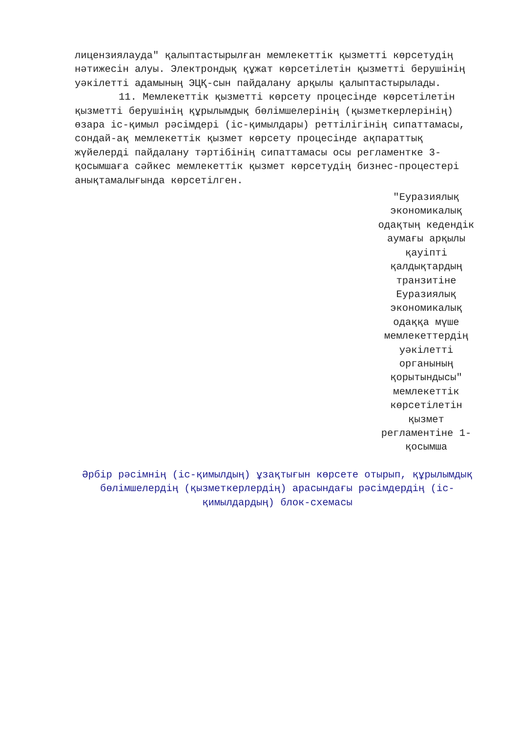лицензиялауда" қалыптастырылған мемлекеттік қызметті көрсетудің нәтижесін алуы. Электрондық құжат көрсетілетін қызметті берушінің уәкілетті адамының ЭЦҚ-сын пайдалану арқылы қалыптастырылады.
11. Мемлекеттік қызметті көрсету процесінде көрсетілетін қызметті берушінің құрылымдық бөлімшелерінің (қызметкерлерінің) өзара іс-қимыл рәсімдері (іс-қимылдары) реттілігінің сипаттамасы, сондай-ақ мемлекеттік қызмет көрсету процесінде ақпараттық жүйелерді пайдалану тәртібінің сипаттамасы осы регламентке 3-қосымшаға сәйкес мемлекеттік қызмет көрсетудің бизнес-процестері анықтамалығында көрсетілген.
"Еуразиялық экономикалық одақтың кедендік аумағы арқылы қауіпті қалдықтардың транзитіне Еуразиялық экономикалық одаққа мүше мемлекеттердің уәкілетті органының қорытындысы" мемлекеттік көрсетілетін қызмет регламентіне 1-қосымша
Әрбір рәсімнің (іс-қимылдың) ұзақтығын көрсете отырып, құрылымдық бөлімшелердің (қызметкерлердің) арасындағы рәсімдердің (іс-қимылдардың) блок-схемасы